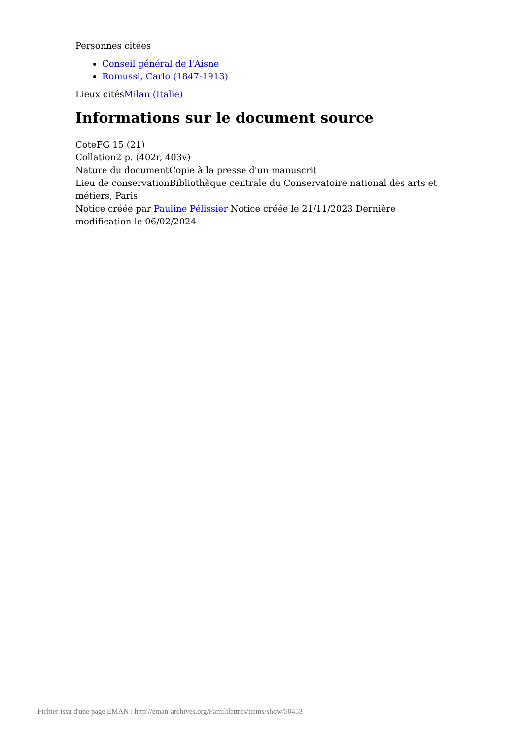Personnes citées
Conseil général de l'Aisne
Romussi, Carlo (1847-1913)
Lieux citésMilan (Italie)
Informations sur le document source
CoteFG 15 (21)
Collation2 p. (402r, 403v)
Nature du documentCopie à la presse d'un manuscrit
Lieu de conservationBibliothèque centrale du Conservatoire national des arts et métiers, Paris
Notice créée par Pauline Pélissier Notice créée le 21/11/2023 Dernière modification le 06/02/2024
Fichier issu d'une page EMAN : http://eman-archives.org/Famililettres/items/show/50453